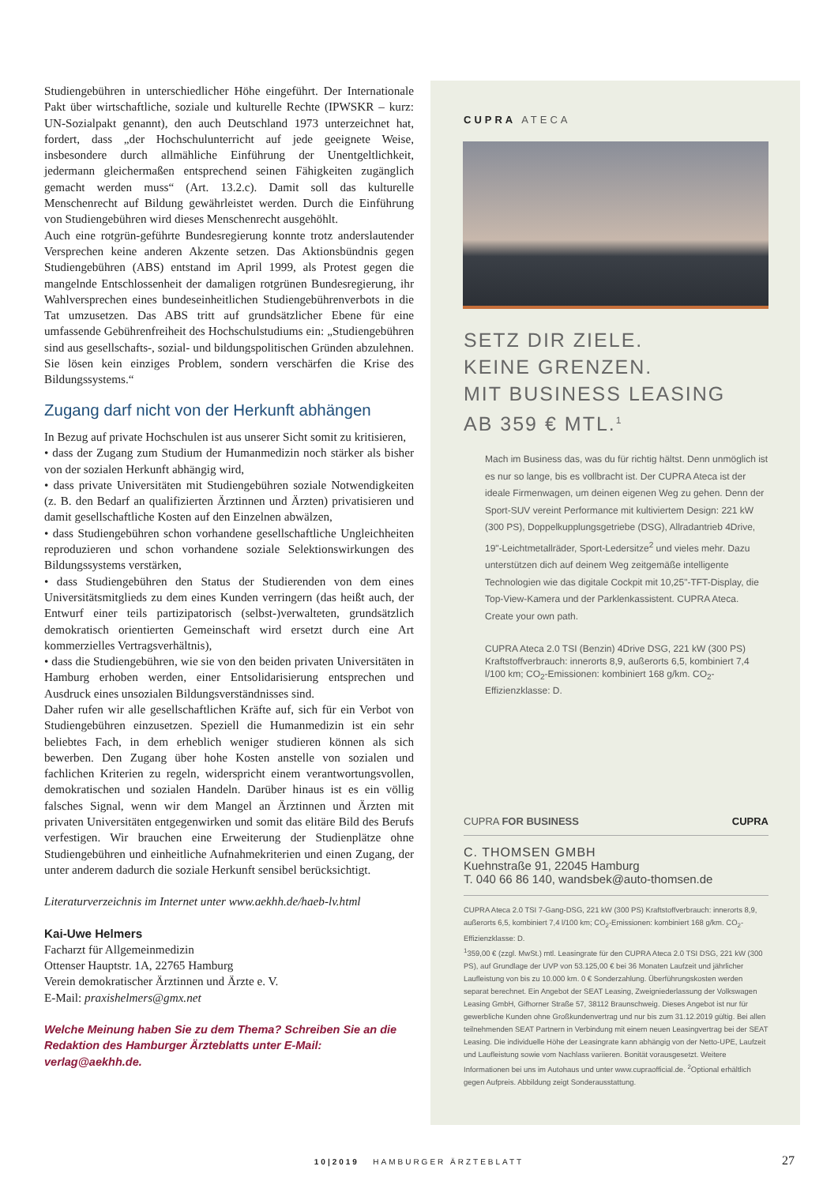Studiengebühren in unterschiedlicher Höhe eingeführt. Der Internationale Pakt über wirtschaftliche, soziale und kulturelle Rechte (IPWSKR – kurz: UN-Sozialpakt genannt), den auch Deutschland 1973 unterzeichnet hat, fordert, dass „der Hochschulunterricht auf jede geeignete Weise, insbesondere durch allmähliche Einführung der Unentgeltlichkeit, jedermann gleichermaßen entsprechend seinen Fähigkeiten zugänglich gemacht werden muss“ (Art. 13.2.c). Damit soll das kulturelle Menschenrecht auf Bildung gewährleistet werden. Durch die Einführung von Studiengebühren wird dieses Menschenrecht ausgehöhlt.
Auch eine rotgrün-geführte Bundesregierung konnte trotz anderslautender Versprechen keine anderen Akzente setzen. Das Aktionsbündnis gegen Studiengebühren (ABS) entstand im April 1999, als Protest gegen die mangelnde Entschlossenheit der damaligen rotgrünen Bundesregierung, ihr Wahlversprechen eines bundeseinheitlichen Studiengebührenverbots in die Tat umzusetzen. Das ABS tritt auf grundsätzlicher Ebene für eine umfassende Gebührenfreiheit des Hochschulstudiums ein: „Studiengebühren sind aus gesellschafts-, sozial- und bildungspolitischen Gründen abzulehnen. Sie lösen kein einziges Problem, sondern verschärfen die Krise des Bildungssystems.“
Zugang darf nicht von der Herkunft abhängen
In Bezug auf private Hochschulen ist aus unserer Sicht somit zu kritisieren,
• dass der Zugang zum Studium der Humanmedizin noch stärker als bisher von der sozialen Herkunft abhängig wird,
• dass private Universitäten mit Studiengebühren soziale Notwendigkeiten (z. B. den Bedarf an qualifizierten Ärztinnen und Ärzten) privatisieren und damit gesellschaftliche Kosten auf den Einzelnen abwälzen,
• dass Studiengebühren schon vorhandene gesellschaftliche Ungleichheiten reproduzieren und schon vorhandene soziale Selektionswirkungen des Bildungssystems verstärken,
• dass Studiengebühren den Status der Studierenden von dem eines Universitätsmitglieds zu dem eines Kunden verringern (das heißt auch, der Entwurf einer teils partizipatorisch (selbst-)verwalteten, grundsätzlich demokratisch orientierten Gemeinschaft wird ersetzt durch eine Art kommerzielles Vertragsverhältnis),
• dass die Studiengebühren, wie sie von den beiden privaten Universitäten in Hamburg erhoben werden, einer Entsolidarisierung entsprechen und Ausdruck eines unsozialen Bildungsverständnisses sind.
Daher rufen wir alle gesellschaftlichen Kräfte auf, sich für ein Verbot von Studiengebühren einzusetzen. Speziell die Humanmedizin ist ein sehr beliebtes Fach, in dem erheblich weniger studieren können als sich bewerben. Den Zugang über hohe Kosten anstelle von sozialen und fachlichen Kriterien zu regeln, widerspricht einem verantwortungsvollen, demokratischen und sozialen Handeln. Darüber hinaus ist es ein völlig falsches Signal, wenn wir dem Mangel an Ärztinnen und Ärzten mit privaten Universitäten entgegenwirken und somit das elitäre Bild des Berufs verfestigen. Wir brauchen eine Erweiterung der Studienplätze ohne Studiengebühren und einheitliche Aufnahmekriterien und einen Zugang, der unter anderem dadurch die soziale Herkunft sensibel berücksichtigt.
Literaturverzeichnis im Internet unter www.aekhh.de/haeb-lv.html
Kai-Uwe Helmers
Facharzt für Allgemeinmedizin
Ottenser Hauptstr. 1A, 22765 Hamburg
Verein demokratischer Ärztinnen und Ärzte e. V.
E-Mail: praxishelmers@gmx.net
Welche Meinung haben Sie zu dem Thema? Schreiben Sie an die Redaktion des Hamburger Ärzteblatts unter E-Mail: verlag@aekhh.de.
CUPRA ATECA
SETZ DIR ZIELE.
KEINE GRENZEN.
MIT BUSINESS LEASING
AB 359 € MTL.<sup>1</sup>
Mach im Business das, was du für richtig hältst. Denn unmöglich ist es nur so lange, bis es vollbracht ist. Der CUPRA Ateca ist der ideale Firmenwagen, um deinen eigenen Weg zu gehen. Denn der Sport-SUV vereint Performance mit kultiviertem Design: 221 kW (300 PS), Doppelkupplungsgetriebe (DSG), Allradantrieb 4Drive, 19"-Leichtmetallräder, Sport-Ledersitze<sup>2</sup> und vieles mehr. Dazu unterstützen dich auf deinem Weg zeitgemäße intelligente Technologien wie das digitale Cockpit mit 10,25"-TFT-Display, die Top-View-Kamera und der Parklenkassistent. CUPRA Ateca. Create your own path.
CUPRA Ateca 2.0 TSI (Benzin) 4Drive DSG, 221 kW (300 PS) Kraftstoffverbrauch: innerorts 8,9, außerorts 6,5, kombiniert 7,4 l/100 km; CO<sub>2</sub>-Emissionen: kombiniert 168 g/km. CO<sub>2</sub>-Effizienzklasse: D.
CUPRA FOR BUSINESS CUPRA
C. THOMSEN GMBH
Kuehnstraße 91, 22045 Hamburg
T. 040 66 86 140, wandsbek@auto-thomsen.de
CUPRA Ateca 2.0 TSI 7-Gang-DSG, 221 kW (300 PS) Kraftstoffverbrauch: innerorts 8,9, außerorts 6,5, kombiniert 7,4 l/100 km; CO<sub>2</sub>-Emissionen: kombiniert 168 g/km. CO<sub>2</sub>-Effizienzklasse: D.
<sup>1</sup> 359,00 € (zzgl. MwSt.) mtl. Leasingrate für den CUPRA Ateca 2.0 TSI DSG, 221 kW (300 PS), auf Grundlage der UVP von 53.125,00 € bei 36 Monaten Laufzeit und jährlicher Laufleistung von bis zu 10.000 km. 0 € Sonderzahlung. Überführungskosten werden separat berechnet. Ein Angebot der SEAT Leasing, Zweigniederlassung der Volkswagen Leasing GmbH, Gifhorner Straße 57, 38112 Braunschweig. Dieses Angebot ist nur für gewerbliche Kunden ohne Großkundenvertrag und nur bis zum 31.12.2019 gültig. Bei allen teilnehmenden SEAT Partnern in Verbindung mit einem neuen Leasingvertrag bei der SEAT Leasing. Die individuelle Höhe der Leasingrate kann abhängig von der Netto-UPE, Laufzeit und Laufleistung sowie vom Nachlass variieren. Bonität vorausgesetzt. Weitere Informationen bei uns im Autohaus und unter www.cupraofficial.de. <sup>2</sup>Optional erhältlich gegen Aufpreis. Abbildung zeigt Sonderausstattung.
10|2019 HAMBURGER ÄRZTEBLATT 27